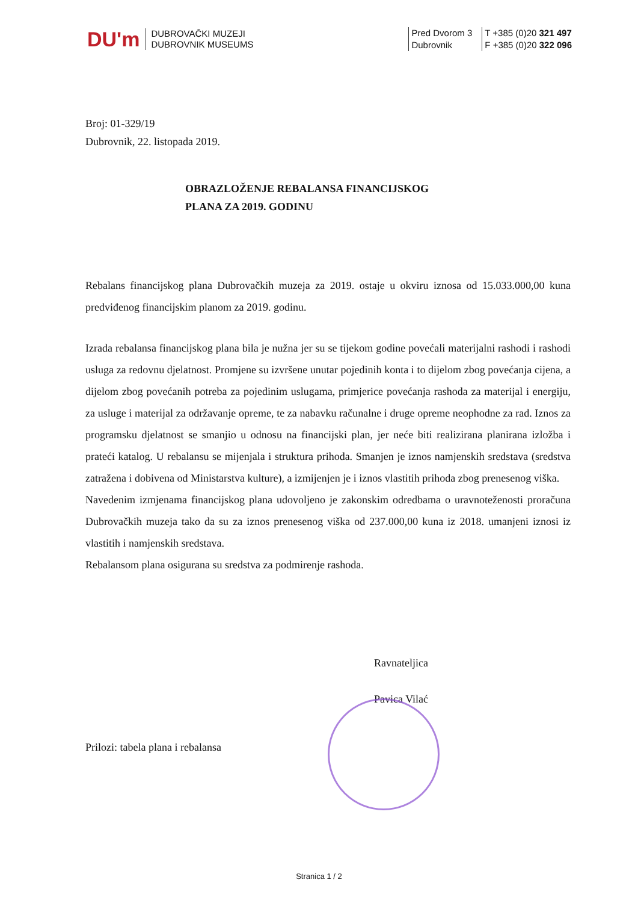DU'm
DUBROVAČKI MUZEJI
DUBROVNIK MUSEUMS
Pred Dvorom 3
Dubrovnik
T +385 (0)20 321 497
F +385 (0)20 322 096
Broj: 01-329/19
Dubrovnik, 22. listopada 2019.
OBRAZLOŽENJE REBALANSA FINANCIJSKOG
PLANA ZA 2019. GODINU
Rebalans financijskog plana Dubrovačkih muzeja za 2019. ostaje u okviru iznosa od 15.033.000,00 kuna predviđenog financijskim planom za 2019. godinu.
Izrada rebalansa financijskog plana bila je nužna jer su se tijekom godine povećali materijalni rashodi i rashodi usluga za redovnu djelatnost. Promjene su izvršene unutar pojedinih konta i to dijelom zbog povećanja cijena, a dijelom zbog povećanih potreba za pojedinim uslugama, primjerice povećanja rashoda za materijal i energiju, za usluge i materijal za održavanje opreme, te za nabavku računalne i druge opreme neophodne za rad. Iznos za programsku djelatnost se smanjio u odnosu na financijski plan, jer neće biti realizirana planirana izložba i prateći katalog. U rebalansu se mijenjala i struktura prihoda. Smanjen je iznos namjenskih sredstava (sredstva zatražena i dobivena od Ministarstva kulture), a izmijenjen je i iznos vlastitih prihoda zbog prenesenog viška.
Navedenim izmjenama financijskog plana udovoljeno je zakonskim odredbama o uravnoteženosti proračuna Dubrovačkih muzeja tako da su za iznos prenesenog viška od 237.000,00 kuna iz 2018. umanjeni iznosi iz vlastitih i namjenskih sredstava.
Rebalansom plana osigurana su sredstva za podmirenje rashoda.
Ravnateljica
Pavica Vilać
Prilozi: tabela plana i rebalansa
Stranica 1 / 2